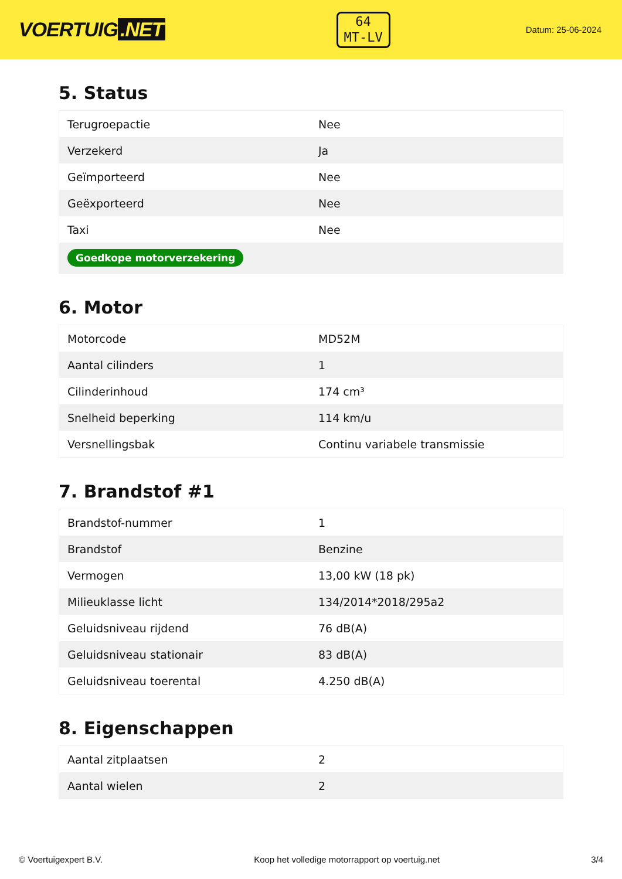VOERTUIG.NET
64
MT-LV
Datum: 25-06-2024
5. Status
| Terugroepactie | Nee |
| Verzekerd | Ja |
| Geïmporteerd | Nee |
| Geëxporteerd | Nee |
| Taxi | Nee |
| Goedkope motorverzekering | |
6. Motor
| Motorcode | MD52M |
| Aantal cilinders | 1 |
| Cilinderinhoud | 174 cm³ |
| Snelheid beperking | 114 km/u |
| Versnellingsbak | Continu variabele transmissie |
7. Brandstof #1
| Brandstof-nummer | 1 |
| Brandstof | Benzine |
| Vermogen | 13,00 kW (18 pk) |
| Milieuklasse licht | 134/2014*2018/295a2 |
| Geluidsniveau rijdend | 76 dB(A) |
| Geluidsniveau stationair | 83 dB(A) |
| Geluidsniveau toerental | 4.250 dB(A) |
8. Eigenschappen
| Aantal zitplaatsen | 2 |
| Aantal wielen | 2 |
© Voertuigexpert B.V. Koop het volledige motorrapport op voertuig.net 3/4